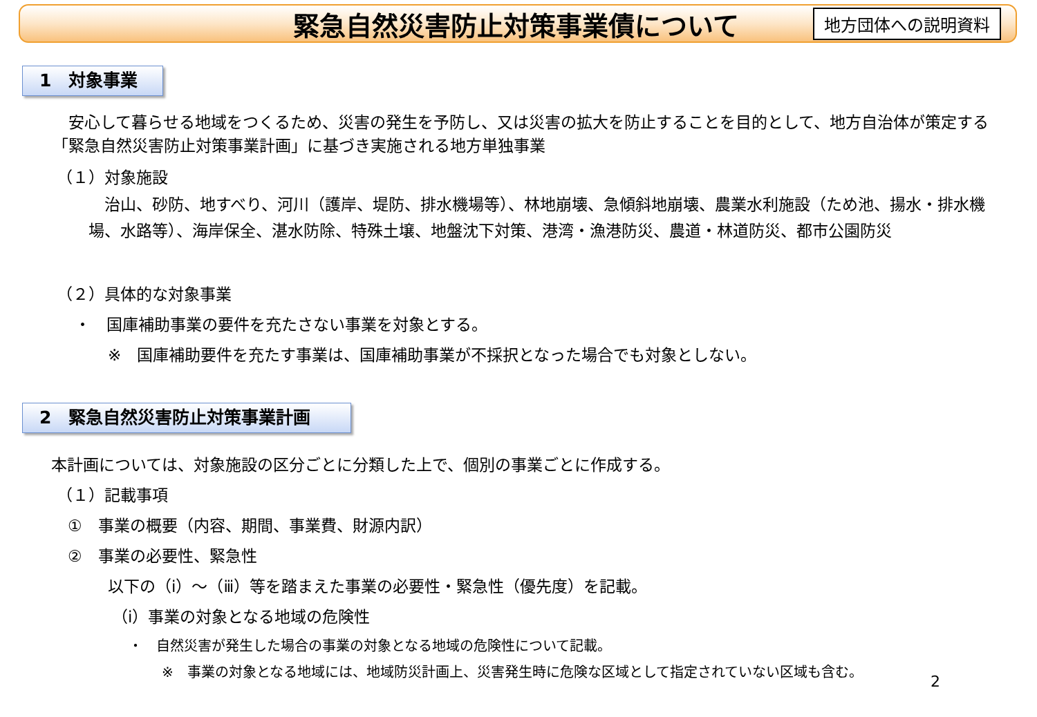緊急自然災害防止対策事業債について
地方団体への説明資料
1　対象事業
　安心して暮らせる地域をつくるため、災害の発生を予防し、又は災害の拡大を防止することを目的として、地方自治体が策定する「緊急自然災害防止対策事業計画」に基づき実施される地方単独事業
（１）対象施設
　治山、砂防、地すべり、河川（護岸、堤防、排水機場等）、林地崩壊、急傾斜地崩壊、農業水利施設（ため池、揚水・排水機場、水路等）、海岸保全、湛水防除、特殊土壌、地盤沈下対策、港湾・漁港防災、農道・林道防災、都市公園防災
（２）具体的な対象事業
・　国庫補助事業の要件を充たさない事業を対象とする。
※　国庫補助要件を充たす事業は、国庫補助事業が不採択となった場合でも対象としない。
2　緊急自然災害防止対策事業計画
本計画については、対象施設の区分ごとに分類した上で、個別の事業ごとに作成する。
（１）記載事項
①　事業の概要（内容、期間、事業費、財源内訳）
②　事業の必要性、緊急性
以下の（ⅰ）～（ⅲ）等を踏まえた事業の必要性・緊急性（優先度）を記載。
（ⅰ）事業の対象となる地域の危険性
・　自然災害が発生した場合の事業の対象となる地域の危険性について記載。
※　事業の対象となる地域には、地域防災計画上、災害発生時に危険な区域として指定されていない区域も含む。
2